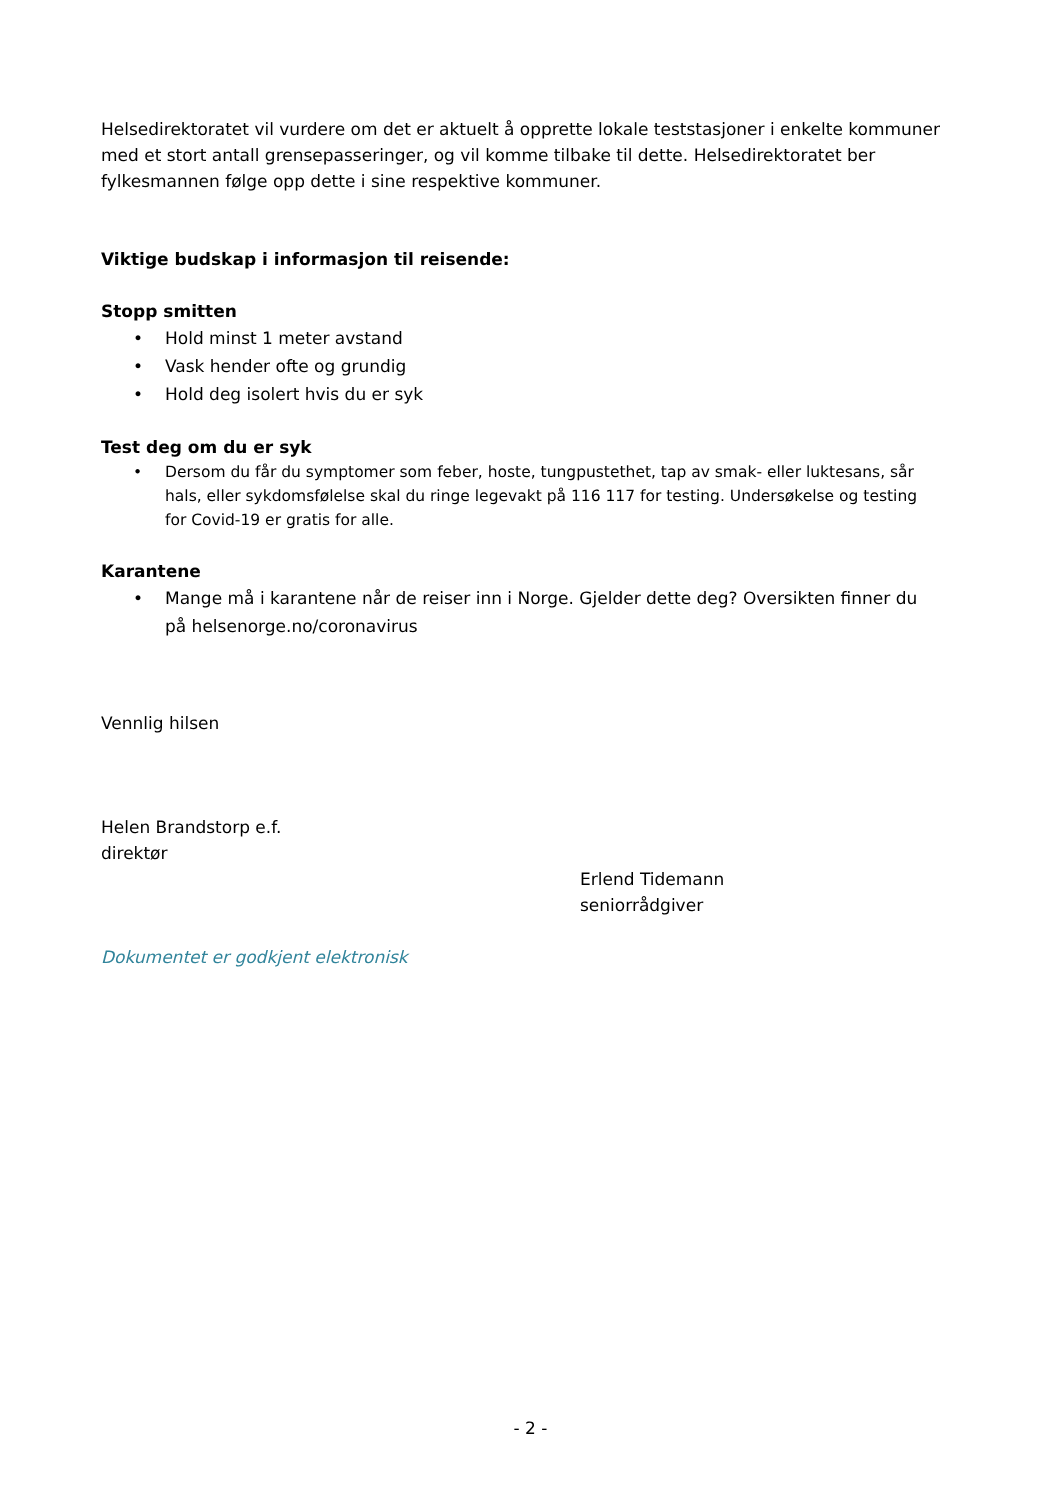Helsedirektoratet vil vurdere om det er aktuelt å opprette lokale teststasjoner i enkelte kommuner med et stort antall grensepasseringer, og vil komme tilbake til dette. Helsedirektoratet ber fylkesmannen følge opp dette i sine respektive kommuner.
Viktige budskap i informasjon til reisende:
Stopp smitten
• Hold minst 1 meter avstand
• Vask hender ofte og grundig
• Hold deg isolert hvis du er syk
Test deg om du er syk
• Dersom du får du symptomer som feber, hoste, tungpustethet, tap av smak- eller luktesans, sår hals, eller sykdomsfølelse skal du ringe legevakt på 116 117 for testing. Undersøkelse og testing for Covid-19 er gratis for alle.
Karantene
• Mange må i karantene når de reiser inn i Norge. Gjelder dette deg? Oversikten finner du på helsenorge.no/coronavirus
Vennlig hilsen
Helen Brandstorp e.f.
direktør
Erlend Tidemann
seniorrådgiver
Dokumentet er godkjent elektronisk
- 2 -